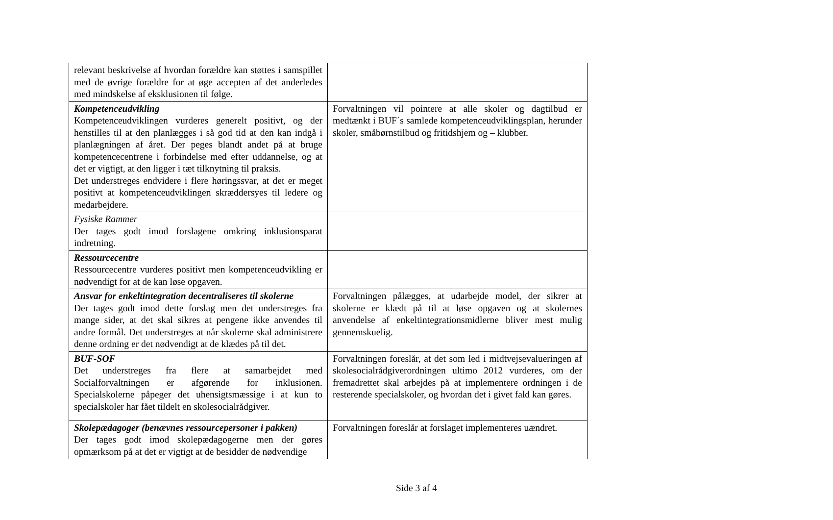| relevant beskrivelse af hvordan forældre kan støttes i samspillet med de øvrige forældre for at øge accepten af det anderledes med mindskelse af eksklusionen til følge. | |
| Kompetenceudvikling Kompetenceudviklingen vurderes generelt positivt, og der henstilles til at den planlægges i så god tid at den kan indgå i planlægningen af året. Der peges blandt andet på at bruge kompetencecentrene i forbindelse med efter uddannelse, og at det er vigtigt, at den ligger i tæt tilknytning til praksis. Det understreges endvidere i flere høringssvar, at det er meget positivt at kompetenceudviklingen skræddersyes til ledere og medarbejdere. | Forvaltningen vil pointere at alle skoler og dagtilbud er medtænkt i BUF´s samlede kompetenceudviklingsplan, herunder skoler, småbørnstilbud og fritidshjem og – klubber. |
| Fysiske Rammer Der tages godt imod forslagene omkring inklusionsparat indretning. | |
| Ressourcecentre Ressourcecentre vurderes positivt men kompetenceudvikling er nødvendigt for at de kan løse opgaven. | |
| Ansvar for enkeltintegration decentraliseres til skolerne Der tages godt imod dette forslag men det understreges fra mange sider, at det skal sikres at pengene ikke anvendes til andre formål. Det understreges at når skolerne skal administrere denne ordning er det nødvendigt at de klædes på til det. | Forvaltningen pålægges, at udarbejde model, der sikrer at skolerne er klædt på til at løse opgaven og at skolernes anvendelse af enkeltintegrationsmidlerne bliver mest mulig gennemskuelig. |
| BUF-SOF Det understreges fra flere at samarbejdet med Socialforvaltningen er afgørende for inklusionen. Specialskolerne påpeger det uhensigtsmæssige i at kun to specialskoler har fået tildelt en skolesocialrådgiver. | Forvaltningen foreslår, at det som led i midtvejsevalueringen af skolesocialrådgiverordningen ultimo 2012 vurderes, om der fremadrettet skal arbejdes på at implementere ordningen i de resterende specialskoler, og hvordan det i givet fald kan gøres. |
| Skolepædagoger (benævnes ressourcepersoner i pakken) Der tages godt imod skolepædagogerne men der gøres opmærksom på at det er vigtigt at de besidder de nødvendige | Forvaltningen foreslår at forslaget implementeres uændret. |
Side 3 af 4